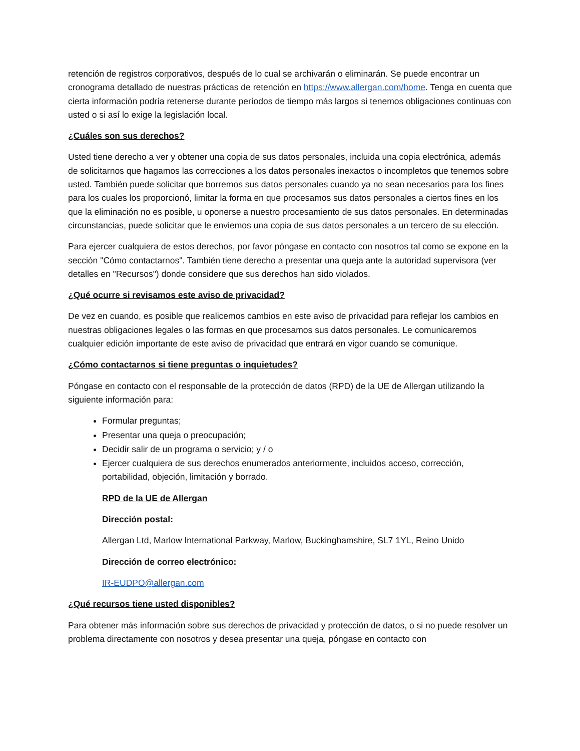retención de registros corporativos, después de lo cual se archivarán o eliminarán. Se puede encontrar un cronograma detallado de nuestras prácticas de retención en https://www.allergan.com/home. Tenga en cuenta que cierta información podría retenerse durante períodos de tiempo más largos si tenemos obligaciones continuas con usted o si así lo exige la legislación local.
¿Cuáles son sus derechos?
Usted tiene derecho a ver y obtener una copia de sus datos personales, incluida una copia electrónica, además de solicitarnos que hagamos las correcciones a los datos personales inexactos o incompletos que tenemos sobre usted. También puede solicitar que borremos sus datos personales cuando ya no sean necesarios para los fines para los cuales los proporcionó, limitar la forma en que procesamos sus datos personales a ciertos fines en los que la eliminación no es posible, u oponerse a nuestro procesamiento de sus datos personales. En determinadas circunstancias, puede solicitar que le enviemos una copia de sus datos personales a un tercero de su elección.
Para ejercer cualquiera de estos derechos, por favor póngase en contacto con nosotros tal como se expone en la sección "Cómo contactarnos". También tiene derecho a presentar una queja ante la autoridad supervisora (ver detalles en "Recursos") donde considere que sus derechos han sido violados.
¿Qué ocurre si revisamos este aviso de privacidad?
De vez en cuando, es posible que realicemos cambios en este aviso de privacidad para reflejar los cambios en nuestras obligaciones legales o las formas en que procesamos sus datos personales. Le comunicaremos cualquier edición importante de este aviso de privacidad que entrará en vigor cuando se comunique.
¿Cómo contactarnos si tiene preguntas o inquietudes?
Póngase en contacto con el responsable de la protección de datos (RPD) de la UE de Allergan utilizando la siguiente información para:
Formular preguntas;
Presentar una queja o preocupación;
Decidir salir de un programa o servicio; y / o
Ejercer cualquiera de sus derechos enumerados anteriormente, incluidos acceso, corrección, portabilidad, objeción, limitación y borrado.
RPD de la UE de Allergan
Dirección postal:
Allergan Ltd, Marlow International Parkway, Marlow, Buckinghamshire, SL7 1YL, Reino Unido
Dirección de correo electrónico:
IR-EUDPO@allergan.com
¿Qué recursos tiene usted disponibles?
Para obtener más información sobre sus derechos de privacidad y protección de datos, o si no puede resolver un problema directamente con nosotros y desea presentar una queja, póngase en contacto con